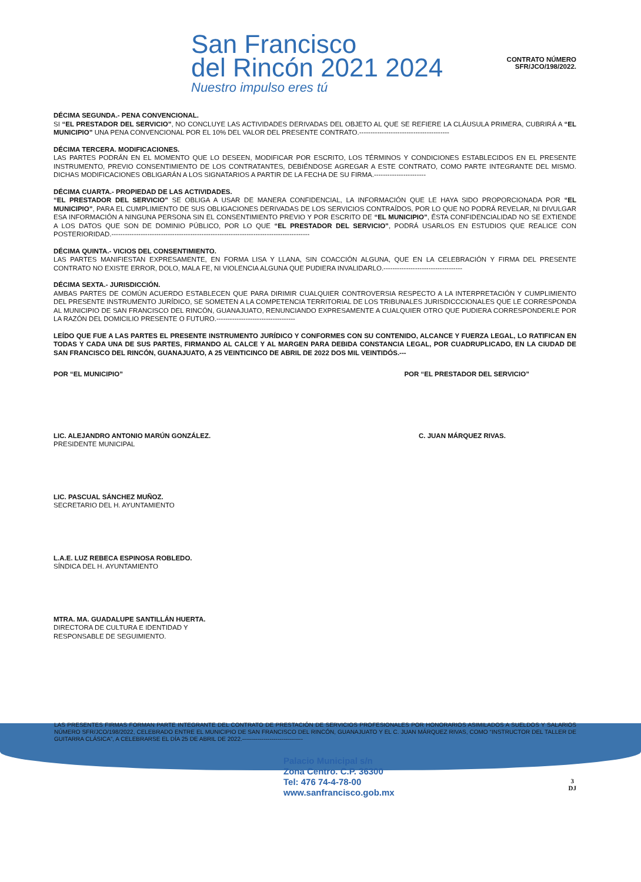San Francisco
del Rincón 2021 2024
Nuestro impulso eres tú
CONTRATO NÚMERO
SFR/JCO/198/2022.
DÉCIMA SEGUNDA.- PENA CONVENCIONAL.
SI “EL PRESTADOR DEL SERVICIO”, NO CONCLUYE LAS ACTIVIDADES DERIVADAS DEL OBJETO AL QUE SE REFIERE LA CLÁUSULA PRIMERA, CUBRIRÁ A “EL MUNICIPIO” UNA PENA CONVENCIONAL POR EL 10% DEL VALOR DEL PRESENTE CONTRATO.----------------------------------------
DÉCIMA TERCERA. MODIFICACIONES.
LAS PARTES PODRÁN EN EL MOMENTO QUE LO DESEEN, MODIFICAR POR ESCRITO, LOS TÉRMINOS Y CONDICIONES ESTABLECIDOS EN EL PRESENTE INSTRUMENTO, PREVIO CONSENTIMIENTO DE LOS CONTRATANTES, DEBIÉNDOSE AGREGAR A ESTE CONTRATO, COMO PARTE INTEGRANTE DEL MISMO. DICHAS MODIFICACIONES OBLIGARÁN A LOS SIGNATARIOS A PARTIR DE LA FECHA DE SU FIRMA.-----------------------
DÉCIMA CUARTA.- PROPIEDAD DE LAS ACTIVIDADES.
“EL PRESTADOR DEL SERVICIO” SE OBLIGA A USAR DE MANERA CONFIDENCIAL, LA INFORMACIÓN QUE LE HAYA SIDO PROPORCIONADA POR “EL MUNICIPIO”, PARA EL CUMPLIMIENTO DE SUS OBLIGACIONES DERIVADAS DE LOS SERVICIOS CONTRAÍDOS, POR LO QUE NO PODRÁ REVELAR, NI DIVULGAR ESA INFORMACIÓN A NINGUNA PERSONA SIN EL CONSENTIMIENTO PREVIO Y POR ESCRITO DE “EL MUNICIPIO”, ÉSTA CONFIDENCIALIDAD NO SE EXTIENDE A LOS DATOS QUE SON DE DOMINIO PÚBLICO, POR LO QUE “EL PRESTADOR DEL SERVICIO”, PODRÁ USARLOS EN ESTUDIOS QUE REALICE CON POSTERIORIDAD.----------------------------------------------------------------------------------------
DÉCIMA QUINTA.- VICIOS DEL CONSENTIMIENTO.
LAS PARTES MANIFIESTAN EXPRESAMENTE, EN FORMA LISA Y LLANA, SIN COACCIÓN ALGUNA, QUE EN LA CELEBRACIÓN Y FIRMA DEL PRESENTE CONTRATO NO EXISTE ERROR, DOLO, MALA FE, NI VIOLENCIA ALGUNA QUE PUDIERA INVALIDARLO.-----------------------------------
DÉCIMA SEXTA.- JURISDICCIÓN.
AMBAS PARTES DE COMÚN ACUERDO ESTABLECEN QUE PARA DIRIMIR CUALQUIER CONTROVERSIA RESPECTO A LA INTERPRETACIÓN Y CUMPLIMIENTO DEL PRESENTE INSTRUMENTO JURÍDICO, SE SOMETEN A LA COMPETENCIA TERRITORIAL DE LOS TRIBUNALES JURISDICCCIONALES QUE LE CORRESPONDA AL MUNICIPIO DE SAN FRANCISCO DEL RINCÓN, GUANAJUATO, RENUNCIANDO EXPRESAMENTE A CUALQUIER OTRO QUE PUDIERA CORRESPONDERLE POR LA RAZÓN DEL DOMICILIO PRESENTE O FUTURO.-----------------------------------
LEÍDO QUE FUE A LAS PARTES EL PRESENTE INSTRUMENTO JURÍDICO Y CONFORMES CON SU CONTENIDO, ALCANCE Y FUERZA LEGAL, LO RATIFICAN EN TODAS Y CADA UNA DE SUS PARTES, FIRMANDO AL CALCE Y AL MARGEN PARA DEBIDA CONSTANCIA LEGAL, POR CUADRUPLICADO, EN LA CIUDAD DE SAN FRANCISCO DEL RINCÓN, GUANAJUATO, A 25 VEINTICINCO DE ABRIL DE 2022 DOS MIL VEINTIDÓS.---
POR “EL MUNICIPIO” POR “EL PRESTADOR DEL SERVICIO”
LIC. ALEJANDRO ANTONIO MARÚN GONZÁLEZ.
PRESIDENTE MUNICIPAL
C. JUAN MÁRQUEZ RIVAS.
LIC. PASCUAL SÁNCHEZ MUÑOZ.
SECRETARIO DEL H. AYUNTAMIENTO
L.A.E. LUZ REBECA ESPINOSA ROBLEDO.
SÍNDICA DEL H. AYUNTAMIENTO
MTRA. MA. GUADALUPE SANTILLÁN HUERTA.
DIRECTORA DE CULTURA E IDENTIDAD Y
RESPONSABLE DE SEGUIMIENTO.
LAS PRESENTES FIRMAS FORMAN PARTE INTEGRANTE DEL CONTRATO DE PRESTACIÓN DE SERVICIOS PROFESIONALES POR HONORARIOS ASIMILADOS A SUELDOS Y SALARIOS NÚMERO SFR/JCO/198/2022, CELEBRADO ENTRE EL MUNICIPIO DE SAN FRANCISCO DEL RINCÓN, GUANAJUATO Y EL C. JUAN MÁRQUEZ RIVAS, COMO “INSTRUCTOR DEL TALLER DE GUITARRA CLÁSICA”, A CELEBRARSE EL DÍA 25 DE ABRIL DE 2022.-------------------------------
Palacio Municipal s/n
Zona Centro. C.P. 36300
Tel: 476 74-4-78-00
www.sanfrancisco.gob.mx
3
DJ